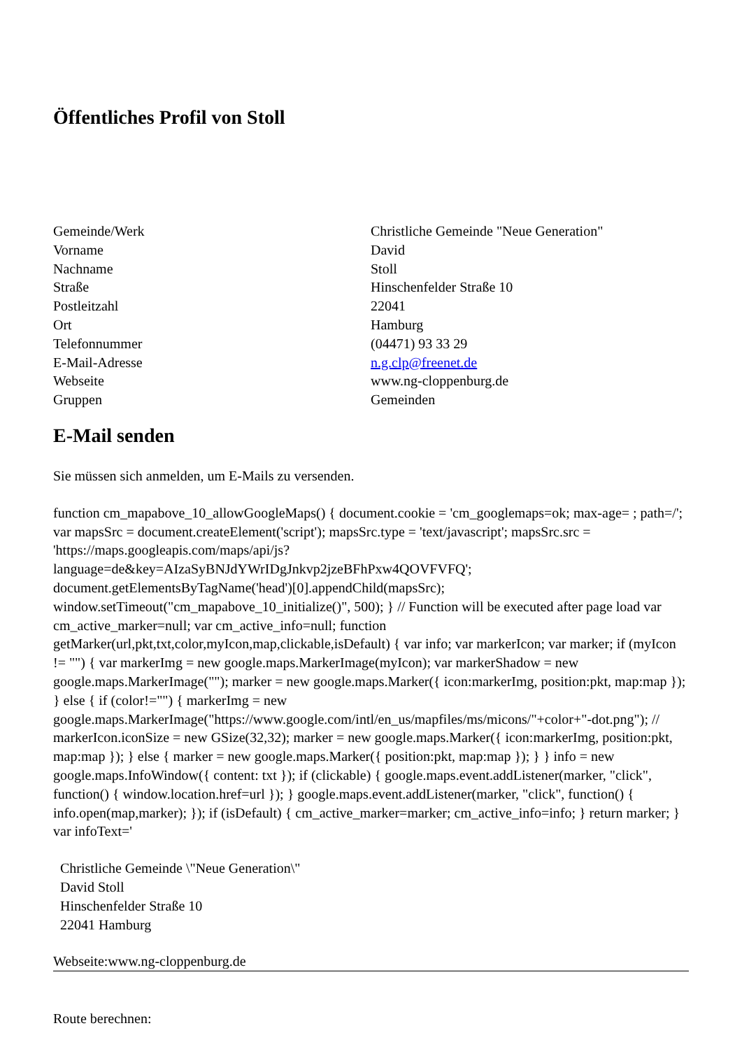Öffentliches Profil von Stoll
| Gemeinde/Werk | Christliche Gemeinde "Neue Generation" |
| Vorname | David |
| Nachname | Stoll |
| Straße | Hinschenfelder Straße 10 |
| Postleitzahl | 22041 |
| Ort | Hamburg |
| Telefonnummer | (04471) 93 33 29 |
| E-Mail-Adresse | n.g.clp@freenet.de |
| Webseite | www.ng-cloppenburg.de |
| Gruppen | Gemeinden |
E-Mail senden
Sie müssen sich anmelden, um E-Mails zu versenden.
function cm_mapabove_10_allowGoogleMaps() { document.cookie = 'cm_googlemaps=ok; max-age= ; path=/'; var mapsSrc = document.createElement('script'); mapsSrc.type = 'text/javascript'; mapsSrc.src = 'https://maps.googleapis.com/maps/api/js?language=de&key=AIzaSyBNJdYWrIDgJnkvp2jzeBFhPxw4QOVFVFQ'; document.getElementsByTagName('head')[0].appendChild(mapsSrc); window.setTimeout("cm_mapabove_10_initialize()", 500); } // Function will be executed after page load var cm_active_marker=null; var cm_active_info=null; function getMarker(url,pkt,txt,color,myIcon,map,clickable,isDefault) { var info; var markerIcon; var marker; if (myIcon != "") { var markerImg = new google.maps.MarkerImage(myIcon); var markerShadow = new google.maps.MarkerImage(""); marker = new google.maps.Marker({ icon:markerImg, position:pkt, map:map }); } else { if (color!="") { markerImg = new google.maps.MarkerImage("https://www.google.com/intl/en_us/mapfiles/ms/micons/"+color+"-dot.png"); // markerIcon.iconSize = new GSize(32,32); marker = new google.maps.Marker({ icon:markerImg, position:pkt, map:map }); } else { marker = new google.maps.Marker({ position:pkt, map:map }); } } info = new google.maps.InfoWindow({ content: txt }); if (clickable) { google.maps.event.addListener(marker, "click", function() { window.location.href=url }); } google.maps.event.addListener(marker, "click", function() { info.open(map,marker); }); if (isDefault) { cm_active_marker=marker; cm_active_info=info; } return marker; } var infoText='
Christliche Gemeinde \"Neue Generation\"
David Stoll
Hinschenfelder Straße 10
22041 Hamburg
Webseite:www.ng-cloppenburg.de
Route berechnen: